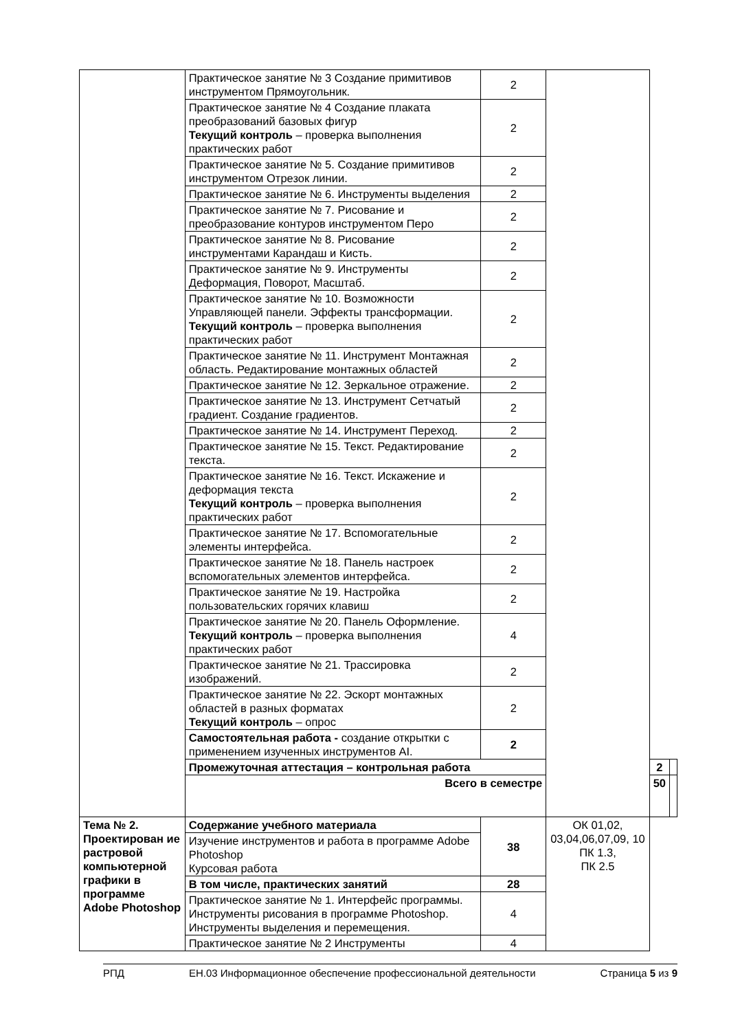| | Практическое занятие № 3 Создание примитивов инструментом Прямоугольник. | 2 | | | |
| | Практическое занятие № 4 Создание плаката преобразований базовых фигур Текущий контроль – проверка выполнения практических работ | 2 | | | |
| | Практическое занятие № 5. Создание примитивов инструментом Отрезок линии. | 2 | | | |
| | Практическое занятие № 6. Инструменты выделения | 2 | | | |
| | Практическое занятие № 7. Рисование и преобразование контуров инструментом Перо | 2 | | | |
| | Практическое занятие № 8. Рисование инструментами Карандаш и Кисть. | 2 | | | |
| | Практическое занятие № 9. Инструменты Деформация, Поворот, Масштаб. | 2 | | | |
| | Практическое занятие № 10. Возможности Управляющей панели. Эффекты трансформации. Текущий контроль – проверка выполнения практических работ | 2 | | | |
| | Практическое занятие № 11. Инструмент Монтажная область. Редактирование монтажных областей | 2 | | | |
| | Практическое занятие № 12. Зеркальное отражение. | 2 | | | |
| | Практическое занятие № 13. Инструмент Сетчатый градиент. Создание градиентов. | 2 | | | |
| | Практическое занятие № 14. Инструмент Переход. | 2 | | | |
| | Практическое занятие № 15. Текст. Редактирование текста. | 2 | | | |
| | Практическое занятие № 16. Текст. Искажение и деформация текста Текущий контроль – проверка выполнения практических работ | 2 | | | |
| | Практическое занятие № 17. Вспомогательные элементы интерфейса. | 2 | | | |
| | Практическое занятие № 18. Панель настроек вспомогательных элементов интерфейса. | 2 | | | |
| | Практическое занятие № 19. Настройка пользовательских горячих клавиш | 2 | | | |
| | Практическое занятие № 20. Панель Оформление. Текущий контроль – проверка выполнения практических работ | 4 | | | |
| | Практическое занятие № 21. Трассировка изображений. | 2 | | | |
| | Практическое занятие № 22. Эскорт монтажных областей в разных форматах Текущий контроль – опрос | 2 | | | |
| | Самостоятельная работа - создание открытки с применением изученных инструментов AI. | 2 | | | |
| | Промежуточная аттестация – контрольная работа | | | 2 | |
| | Всего в семестре | | | 50 | |
| Тема № 2. Проектирован ие растровой компьютерной графики в программе Adobe Photoshop | Содержание учебного материала | 38 | ОК 01,02, 03,04,06,07,09, 10 ПК 1.3, ПК 2.5 | | |
| | Изучение инструментов и работа в программе Adobe Photoshop Курсовая работа | | | | |
| | В том числе, практических занятий | 28 | | | |
| | Практическое занятие № 1. Интерфейс программы. Инструменты рисования в программе Photoshop. Инструменты выделения и перемещения. | 4 | | | |
| | Практическое занятие № 2 Инструменты | 4 | | | |
РПД ЕН.03 Информационное обеспечение профессиональной деятельности Страница 5 из 9